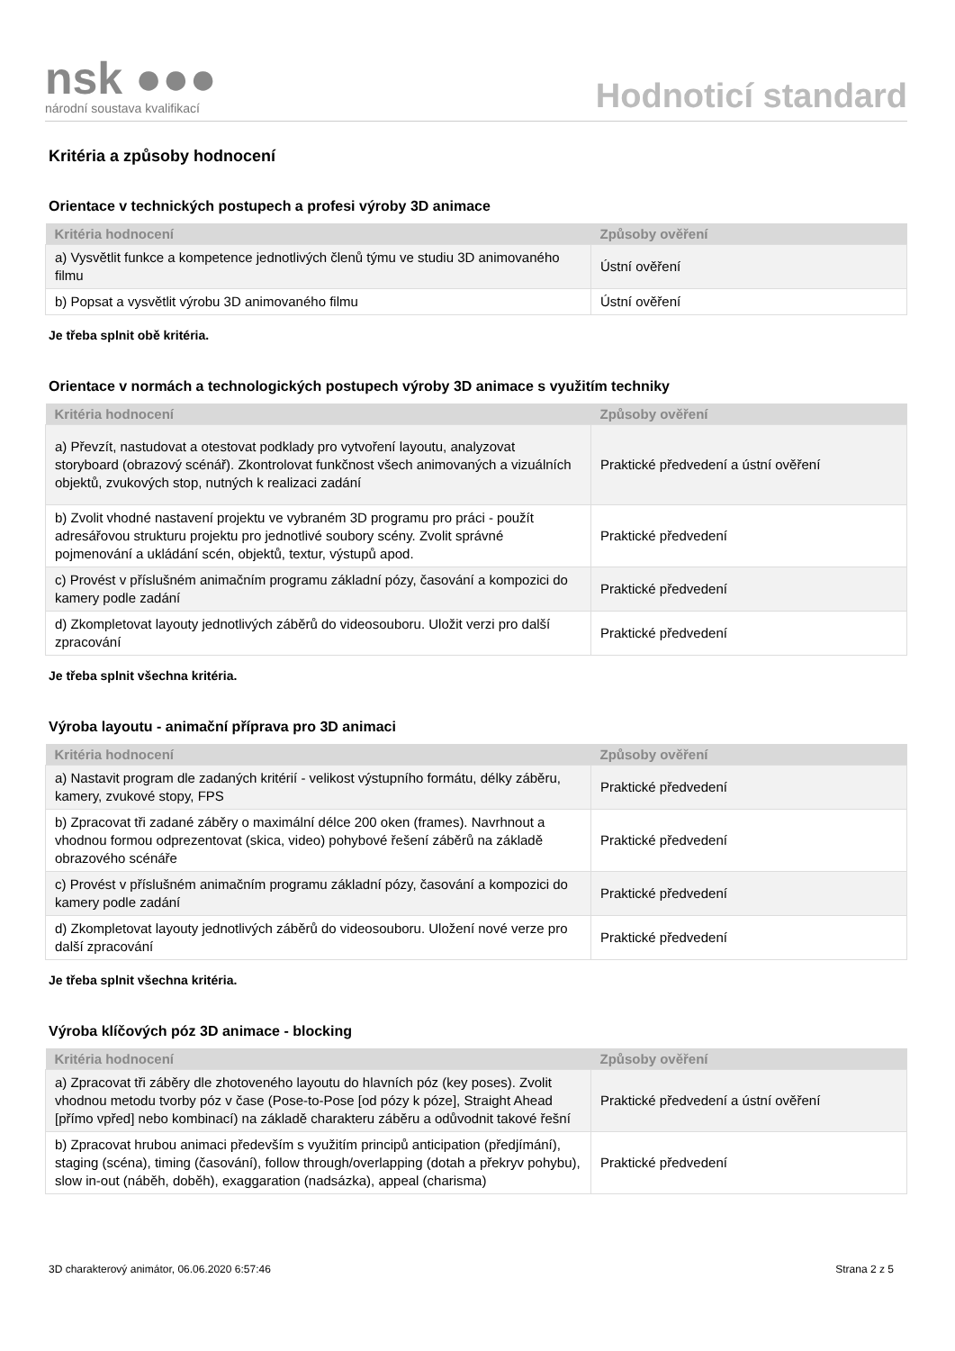nsk ●●●
národní soustava kvalifikací
Hodnoticí standard
Kritéria a způsoby hodnocení
Orientace v technických postupech a profesi výroby 3D animace
| Kritéria hodnocení | Způsoby ověření |
| --- | --- |
| a) Vysvětlit funkce a kompetence jednotlivých členů týmu ve studiu 3D animovaného filmu | Ústní ověření |
| b) Popsat a vysvětlit výrobu 3D animovaného filmu | Ústní ověření |
Je třeba splnit obě kritéria.
Orientace v normách a technologických postupech výroby 3D animace s využitím techniky
| Kritéria hodnocení | Způsoby ověření |
| --- | --- |
| a) Převzít, nastudovat a otestovat podklady pro vytvoření layoutu, analyzovat storyboard (obrazový scénář). Zkontrolovat funkčnost všech animovaných a vizuálních objektů, zvukových stop, nutných k realizaci zadání | Praktické předvedení a ústní ověření |
| b) Zvolit vhodné nastavení projektu ve vybraném 3D programu pro práci - použít adresářovou strukturu projektu pro jednotlivé soubory scény. Zvolit správné pojmenování a ukládání scén, objektů, textur, výstupů apod. | Praktické předvedení |
| c) Provést v příslušném animačním programu základní pózy, časování a kompozici do kamery podle zadání | Praktické předvedení |
| d) Zkompletovat layouty jednotlivých záběrů do videosouboru. Uložit verzi pro další zpracování | Praktické předvedení |
Je třeba splnit všechna kritéria.
Výroba layoutu - animační příprava pro 3D animaci
| Kritéria hodnocení | Způsoby ověření |
| --- | --- |
| a) Nastavit program dle zadaných kritérií - velikost výstupního formátu, délky záběru, kamery, zvukové stopy, FPS | Praktické předvedení |
| b) Zpracovat tři zadané záběry o maximální délce 200 oken (frames). Navrhnout a vhodnou formou odprezentovat (skica, video) pohybové řešení záběrů na základě obrazového scénáře | Praktické předvedení |
| c) Provést v příslušném animačním programu základní pózy, časování a kompozici do kamery podle zadání | Praktické předvedení |
| d) Zkompletovat layouty jednotlivých záběrů do videosouboru. Uložení nové verze pro další zpracování | Praktické předvedení |
Je třeba splnit všechna kritéria.
Výroba klíčových póz 3D animace - blocking
| Kritéria hodnocení | Způsoby ověření |
| --- | --- |
| a) Zpracovat tři záběry dle zhotoveného layoutu do hlavních póz (key poses). Zvolit vhodnou metodu tvorby póz v čase (Pose-to-Pose [od pózy k póze], Straight Ahead [přímo vpřed] nebo kombinací) na základě charakteru záběru a odůvodnit takové řešní | Praktické předvedení a ústní ověření |
| b) Zpracovat hrubou animaci především s využitím principů anticipation (předjímání), staging (scéna), timing (časování), follow through/overlapping (dotah a překryv pohybu), slow in-out (náběh, doběh), exaggaration (nadsázka), appeal (charisma) | Praktické předvedení |
3D charakterový animátor, 06.06.2020 6:57:46 Strana 2 z 5